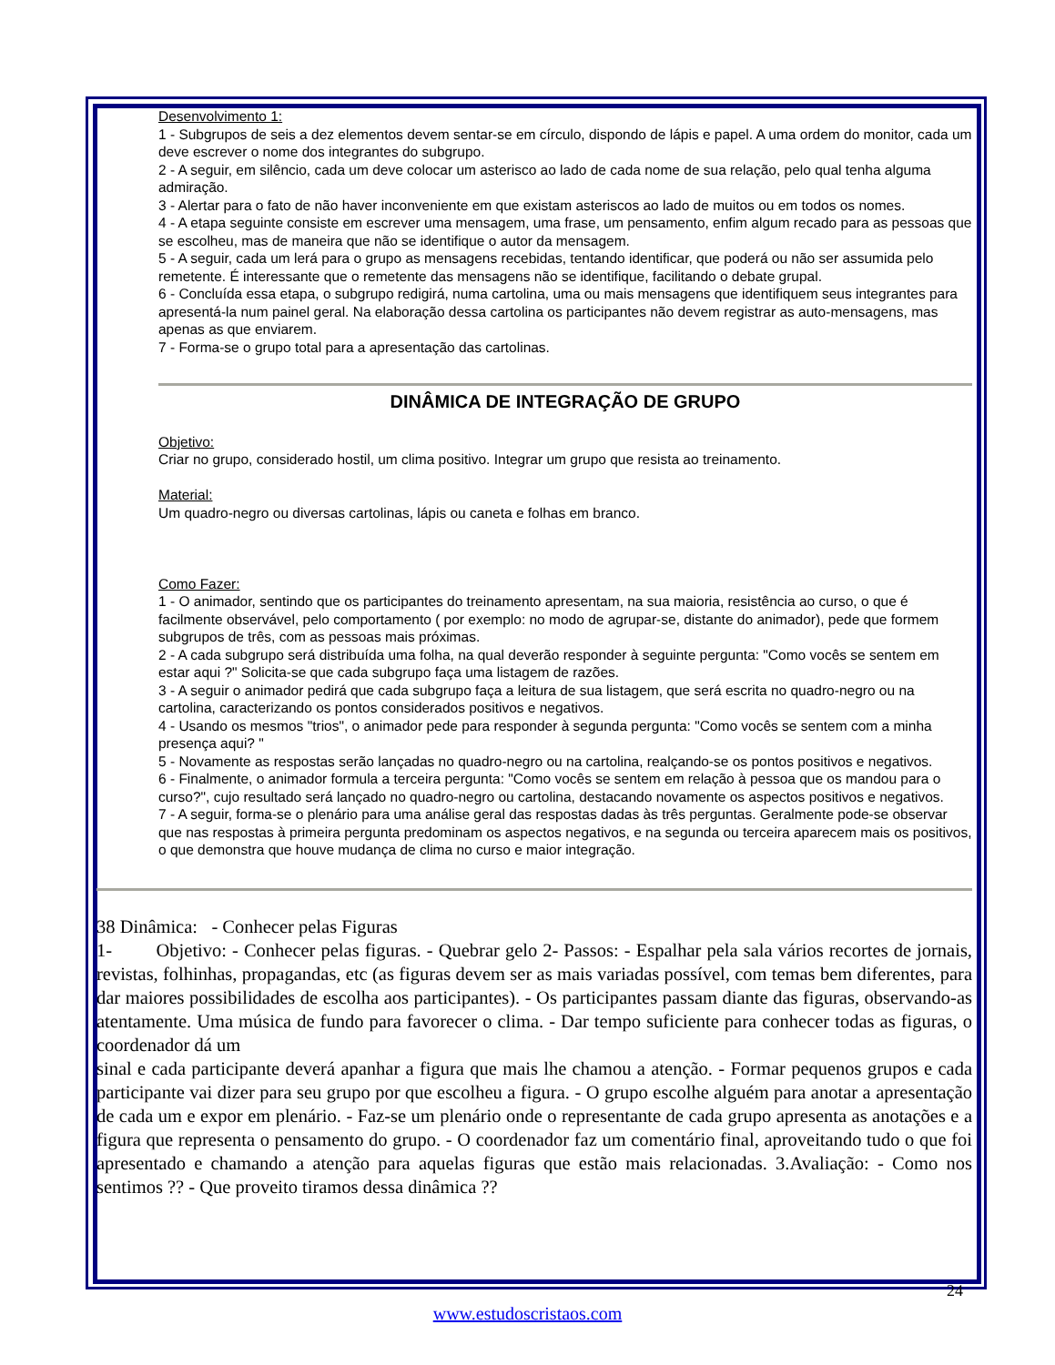Desenvolvimento 1:
1 - Subgrupos de seis a dez elementos devem sentar-se em círculo, dispondo de lápis e papel. A uma ordem do monitor, cada um deve escrever o nome dos integrantes do subgrupo.
2 - A seguir, em silêncio, cada um deve colocar um asterisco ao lado de cada nome de sua relação, pelo qual tenha alguma admiração.
3 - Alertar para o fato de não haver inconveniente em que existam asteriscos ao lado de muitos ou em todos os nomes.
4 - A etapa seguinte consiste em escrever uma mensagem, uma frase, um pensamento, enfim algum recado para as pessoas que se escolheu, mas de maneira que não se identifique o autor da mensagem.
5 - A seguir, cada um lerá para o grupo as mensagens recebidas, tentando identificar, que poderá ou não ser assumida pelo remetente. É interessante que o remetente das mensagens não se identifique, facilitando o debate grupal.
6 - Concluída essa etapa, o subgrupo redigirá, numa cartolina, uma ou mais mensagens que identifiquem seus integrantes para apresentá-la num painel geral. Na elaboração dessa cartolina os participantes não devem registrar as auto-mensagens, mas apenas as que enviarem.
7 - Forma-se o grupo total para a apresentação das cartolinas.
DINÂMICA DE INTEGRAÇÃO DE GRUPO
Objetivo:
Criar no grupo, considerado hostil, um clima positivo. Integrar um grupo que resista ao treinamento.
Material:
Um quadro-negro ou diversas cartolinas, lápis ou caneta e folhas em branco.
Como Fazer:
1 - O animador, sentindo que os participantes do treinamento apresentam, na sua maioria, resistência ao curso, o que é facilmente observável, pelo comportamento ( por exemplo: no modo de agrupar-se, distante do animador), pede que formem subgrupos de três, com as pessoas mais próximas.
2 - A cada subgrupo será distribuída uma folha, na qual deverão responder à seguinte pergunta: "Como vocês se sentem em estar aqui ?" Solicita-se que cada subgrupo faça uma listagem de razões.
3 - A seguir o animador pedirá que cada subgrupo faça a leitura de sua listagem, que será escrita no quadro-negro ou na cartolina, caracterizando os pontos considerados positivos e negativos.
4 - Usando os mesmos "trios", o animador pede para responder à segunda pergunta: "Como vocês se sentem com a minha presença aqui? "
5 - Novamente as respostas serão lançadas no quadro-negro ou na cartolina, realçando-se os pontos positivos e negativos.
6 - Finalmente, o animador formula a terceira pergunta: "Como vocês se sentem em relação à pessoa que os mandou para o curso?", cujo resultado será lançado no quadro-negro ou cartolina, destacando novamente os aspectos positivos e negativos.
7 - A seguir, forma-se o plenário para uma análise geral das respostas dadas às três perguntas. Geralmente pode-se observar que nas respostas à primeira pergunta predominam os aspectos negativos, e na segunda ou terceira aparecem mais os positivos, o que demonstra que houve mudança de clima no curso e maior integração.
38 Dinâmica: - Conhecer pelas Figuras
1- Objetivo: - Conhecer pelas figuras. - Quebrar gelo 2- Passos: - Espalhar pela sala vários recortes de jornais, revistas, folhinhas, propagandas, etc (as figuras devem ser as mais variadas possível, com temas bem diferentes, para dar maiores possibilidades de escolha aos participantes). - Os participantes passam diante das figuras, observando-as atentamente. Uma música de fundo para favorecer o clima. - Dar tempo suficiente para conhecer todas as figuras, o coordenador dá um
sinal e cada participante deverá apanhar a figura que mais lhe chamou a atenção. - Formar pequenos grupos e cada participante vai dizer para seu grupo por que escolheu a figura. - O grupo escolhe alguém para anotar a apresentação de cada um e expor em plenário. - Faz-se um plenário onde o representante de cada grupo apresenta as anotações e a figura que representa o pensamento do grupo. - O coordenador faz um comentário final, aproveitando tudo o que foi apresentado e chamando a atenção para aquelas figuras que estão mais relacionadas. 3.Avaliação: - Como nos sentimos ?? - Que proveito tiramos dessa dinâmica ??
24
www.estudoscristaos.com